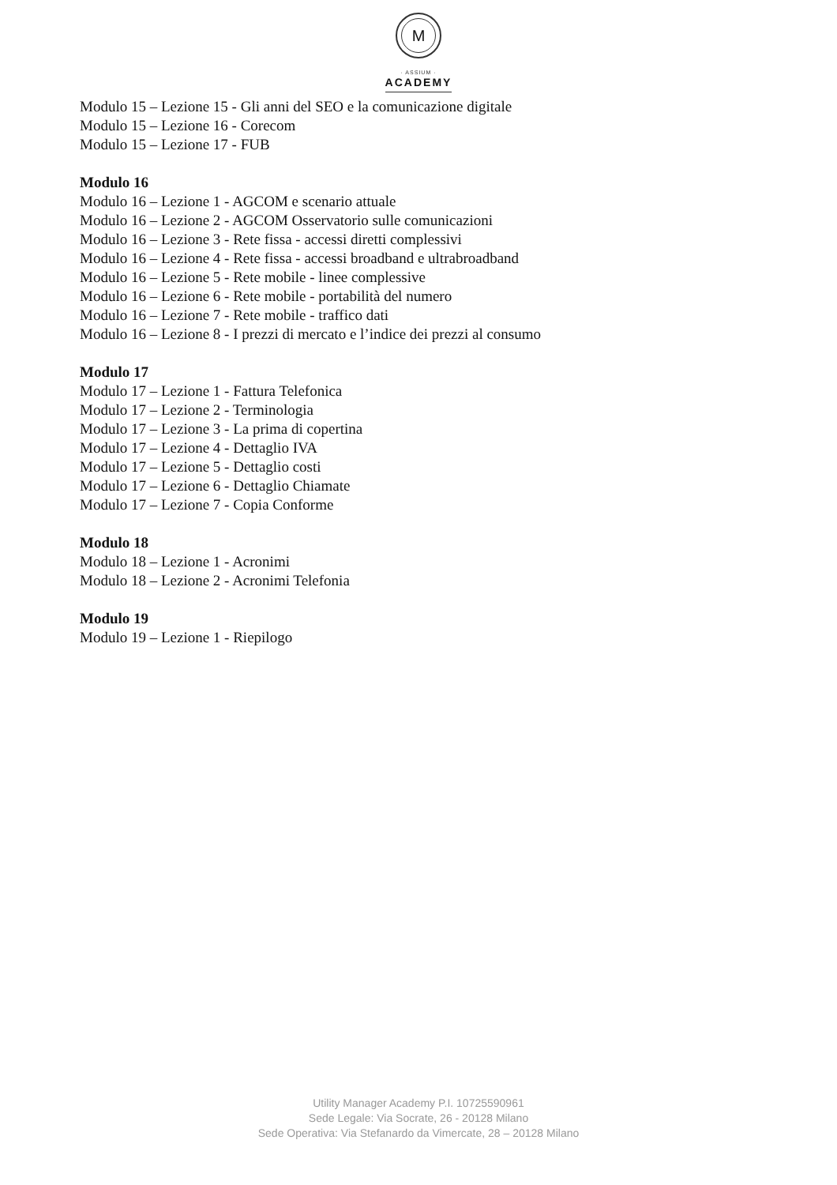M
· ASSIUM ·
ACADEMY
Modulo 15 – Lezione 15 - Gli anni del SEO e la comunicazione digitale
Modulo 15 – Lezione 16 - Corecom
Modulo 15 – Lezione 17 - FUB
Modulo 16
Modulo 16 – Lezione 1 - AGCOM e scenario attuale
Modulo 16 – Lezione 2 - AGCOM Osservatorio sulle comunicazioni
Modulo 16 – Lezione 3 - Rete fissa - accessi diretti complessivi
Modulo 16 – Lezione 4 - Rete fissa - accessi broadband e ultrabroadband
Modulo 16 – Lezione 5 - Rete mobile - linee complessive
Modulo 16 – Lezione 6 - Rete mobile - portabilità del numero
Modulo 16 – Lezione 7 - Rete mobile - traffico dati
Modulo 16 – Lezione 8 - I prezzi di mercato e l’indice dei prezzi al consumo
Modulo 17
Modulo 17 – Lezione 1 - Fattura Telefonica
Modulo 17 – Lezione 2 - Terminologia
Modulo 17 – Lezione 3 - La prima di copertina
Modulo 17 – Lezione 4 - Dettaglio IVA
Modulo 17 – Lezione 5 - Dettaglio costi
Modulo 17 – Lezione 6 - Dettaglio Chiamate
Modulo 17 – Lezione 7 - Copia Conforme
Modulo 18
Modulo 18 – Lezione 1 - Acronimi
Modulo 18 – Lezione 2 - Acronimi Telefonia
Modulo 19
Modulo 19 – Lezione 1 - Riepilogo
Utility Manager Academy P.I. 10725590961
Sede Legale: Via Socrate, 26 - 20128 Milano
Sede Operativa: Via Stefanardo da Vimercate, 28 – 20128 Milano